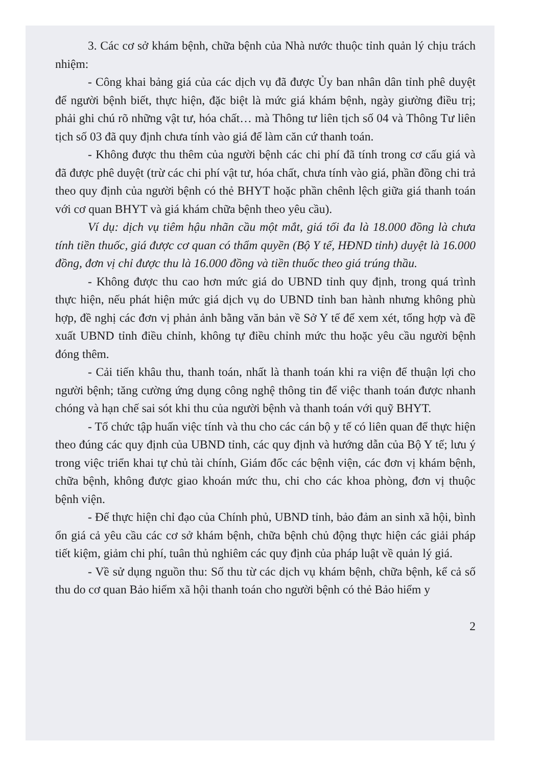3. Các cơ sở khám bệnh, chữa bệnh của Nhà nước thuộc tỉnh quản lý chịu trách nhiệm:
- Công khai bảng giá của các dịch vụ đã được Ủy ban nhân dân tỉnh phê duyệt để người bệnh biết, thực hiện, đặc biệt là mức giá khám bệnh, ngày giường điều trị; phải ghi chú rõ những vật tư, hóa chất… mà Thông tư liên tịch số 04 và Thông Tư liên tịch số 03 đã quy định chưa tính vào giá để làm căn cứ thanh toán.
- Không được thu thêm của người bệnh các chi phí đã tính trong cơ cấu giá và đã được phê duyệt (trừ các chi phí vật tư, hóa chất, chưa tính vào giá, phần đồng chi trả theo quy định của người bệnh có thẻ BHYT hoặc phần chênh lệch giữa giá thanh toán với cơ quan BHYT và giá khám chữa bệnh theo yêu cầu).
Ví dụ: dịch vụ tiêm hậu nhãn cầu một mắt, giá tối đa là 18.000 đồng là chưa tính tiền thuốc, giá được cơ quan có thẩm quyền (Bộ Y tế, HĐND tỉnh) duyệt là 16.000 đồng, đơn vị chỉ được thu là 16.000 đồng và tiền thuốc theo giá trúng thầu.
- Không được thu cao hơn mức giá do UBND tỉnh quy định, trong quá trình thực hiện, nếu phát hiện mức giá dịch vụ do UBND tỉnh ban hành nhưng không phù hợp, đề nghị các đơn vị phản ảnh bằng văn bản về Sở Y tế để xem xét, tổng hợp và đề xuất UBND tỉnh điều chỉnh, không tự điều chỉnh mức thu hoặc yêu cầu người bệnh đóng thêm.
- Cải tiến khâu thu, thanh toán, nhất là thanh toán khi ra viện để thuận lợi cho người bệnh; tăng cường ứng dụng công nghệ thông tin để việc thanh toán được nhanh chóng và hạn chế sai sót khi thu của người bệnh và thanh toán với quỹ BHYT.
- Tổ chức tập huấn việc tính và thu cho các cán bộ y tế có liên quan để thực hiện theo đúng các quy định của UBND tỉnh, các quy định và hướng dẫn của Bộ Y tế; lưu ý trong việc triển khai tự chủ tài chính, Giám đốc các bệnh viện, các đơn vị khám bệnh, chữa bệnh, không được giao khoán mức thu, chi cho các khoa phòng, đơn vị thuộc bệnh viện.
- Để thực hiện chỉ đạo của Chính phủ, UBND tỉnh, bảo đảm an sinh xã hội, bình ổn giá cả yêu cầu các cơ sở khám bệnh, chữa bệnh chủ động thực hiện các giải pháp tiết kiệm, giảm chi phí, tuân thủ nghiêm các quy định của pháp luật về quản lý giá.
- Về sử dụng nguồn thu: Số thu từ các dịch vụ khám bệnh, chữa bệnh, kể cả số thu do cơ quan Bảo hiểm xã hội thanh toán cho người bệnh có thẻ Bảo hiểm y
2